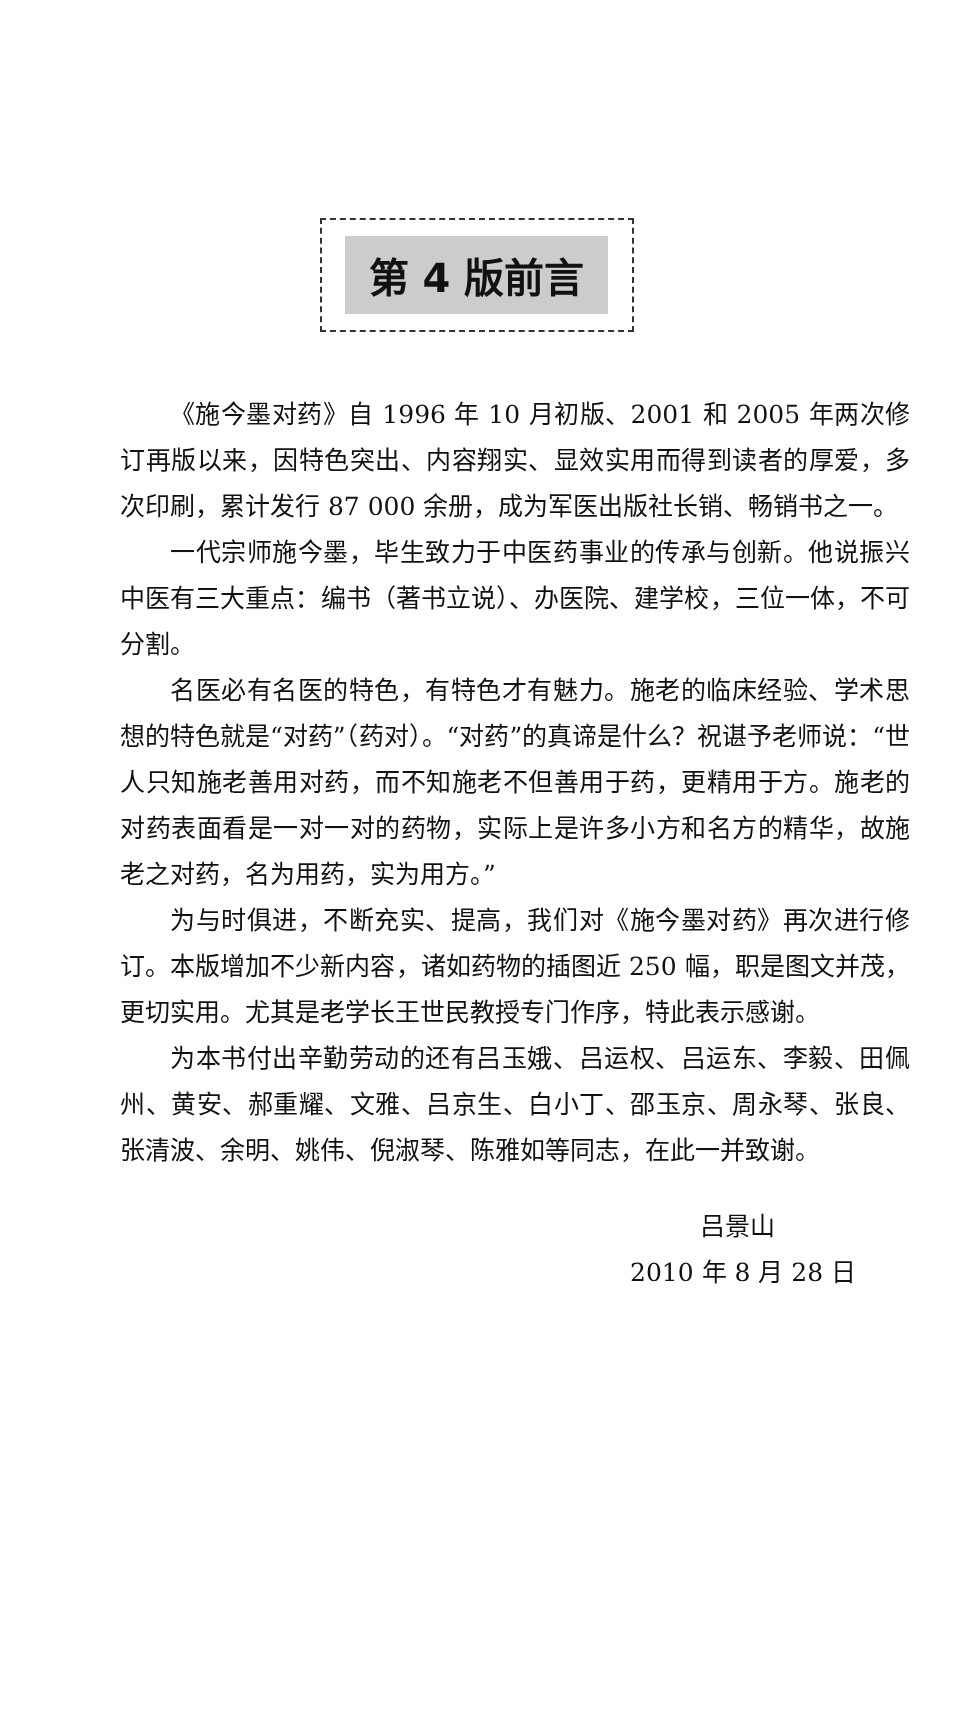第 4 版前言
《施今墨对药》自 1996 年 10 月初版、2001 和 2005 年两次修订再版以来，因特色突出、内容翔实、显效实用而得到读者的厚爱，多次印刷，累计发行 87 000 余册，成为军医出版社长销、畅销书之一。
一代宗师施今墨，毕生致力于中医药事业的传承与创新。他说振兴中医有三大重点：编书（著书立说）、办医院、建学校，三位一体，不可分割。
名医必有名医的特色，有特色才有魅力。施老的临床经验、学术思想的特色就是“对药”（药对）。“对药”的真谛是什么？祝谌予老师说：“世人只知施老善用对药，而不知施老不但善用于药，更精用于方。施老的对药表面看是一对一对的药物，实际上是许多小方和名方的精华，故施老之对药，名为用药，实为用方。”
为与时俱进，不断充实、提高，我们对《施今墨对药》再次进行修订。本版增加不少新内容，诸如药物的插图近 250 幅，职是图文并茂，更切实用。尤其是老学长王世民教授专门作序，特此表示感谢。
为本书付出辛勤劳动的还有吕玉娥、吕运权、吕运东、李毅、田佩州、黄安、郝重耀、文雅、吕京生、白小丁、邵玉京、周永琴、张良、张清波、余明、姚伟、倪淑琴、陈雅如等同志，在此一并致谢。
吕景山
2010 年 8 月 28 日